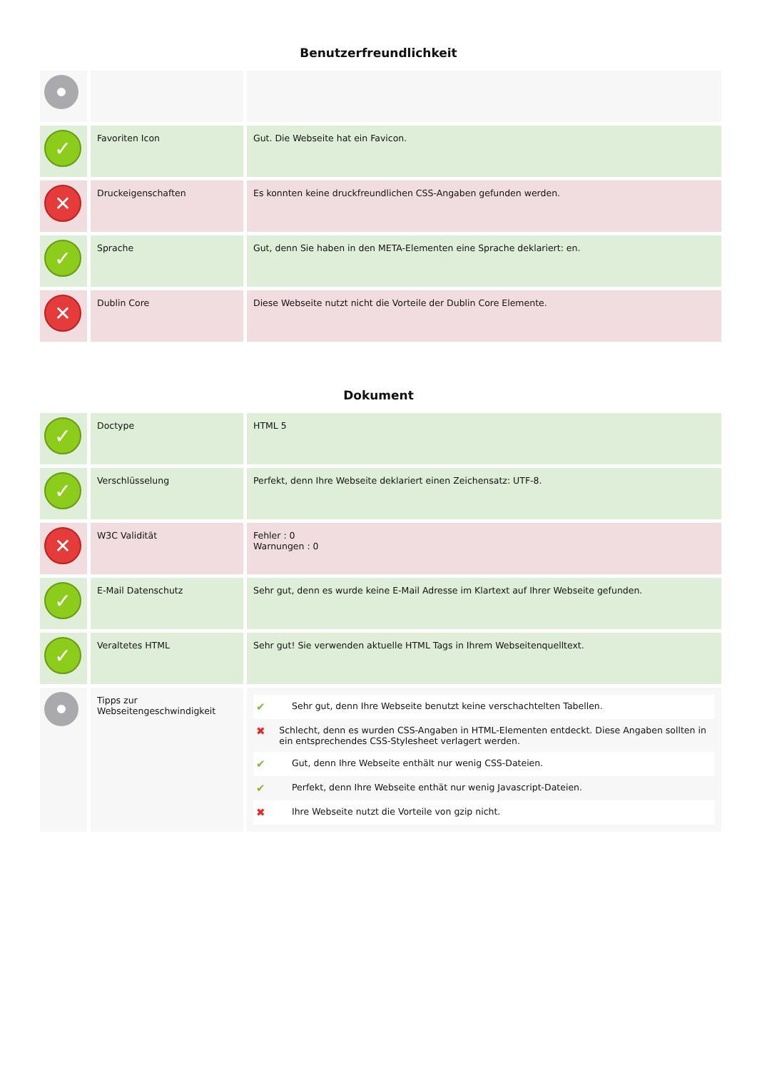Benutzerfreundlichkeit
| ✓ | Favoriten Icon | Gut. Die Webseite hat ein Favicon. |
| ✕ | Druckeigenschaften | Es konnten keine druckfreundlichen CSS-Angaben gefunden werden. |
| ✓ | Sprache | Gut, denn Sie haben in den META-Elementen eine Sprache deklariert: en. |
| ✕ | Dublin Core | Diese Webseite nutzt nicht die Vorteile der Dublin Core Elemente. |
Dokument
| ✓ | Doctype | HTML 5 |
| ✓ | Verschlüsselung | Perfekt, denn Ihre Webseite deklariert einen Zeichensatz: UTF-8. |
| ✕ | W3C Validität | Fehler : 0 Warnungen : 0 |
| ✓ | E-Mail Datenschutz | Sehr gut, denn es wurde keine E-Mail Adresse im Klartext auf Ihrer Webseite gefunden. |
| ✓ | Veraltetes HTML | Sehr gut! Sie verwenden aktuelle HTML Tags in Ihrem Webseitenquelltext. |
| | Tipps zur Webseitengeschwindigkeit | ✔ Sehr gut, denn Ihre Webseite benutzt keine verschachtelten Tabellen. ✖ Schlecht, denn es wurden CSS-Angaben in HTML-Elementen entdeckt. Diese Angaben sollten in ein entsprechendes CSS-Stylesheet verlagert werden. ✔ Gut, denn Ihre Webseite enthält nur wenig CSS-Dateien. ✔ Perfekt, denn Ihre Webseite enthät nur wenig Javascript-Dateien. ✖ Ihre Webseite nutzt die Vorteile von gzip nicht. |